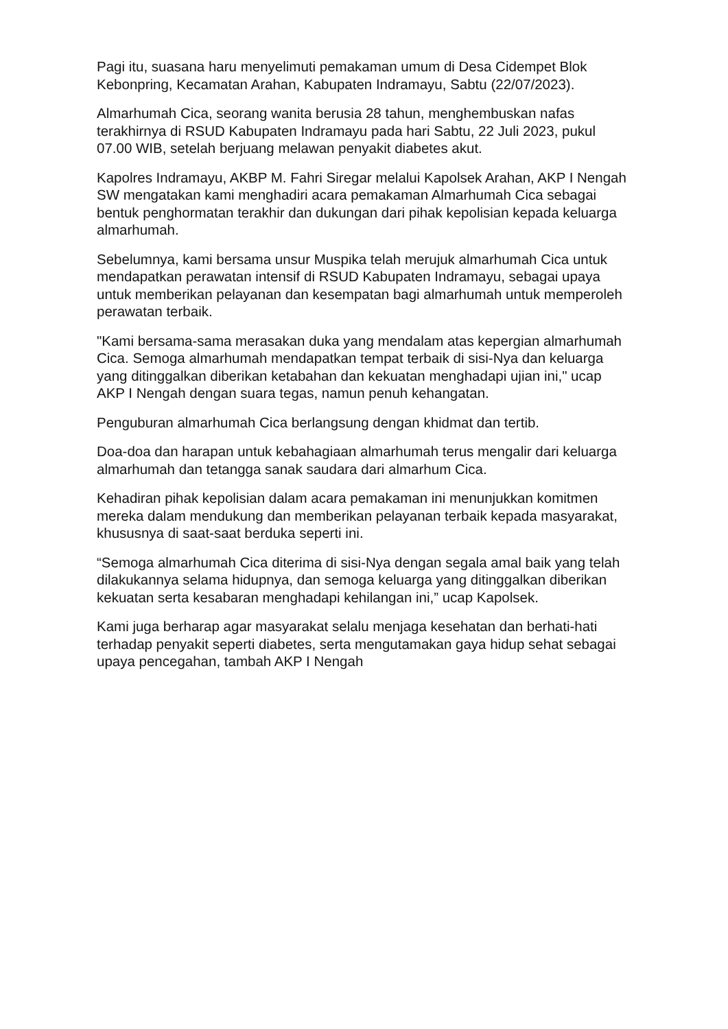Pagi itu, suasana haru menyelimuti pemakaman umum di Desa Cidempet Blok Kebonpring, Kecamatan Arahan, Kabupaten Indramayu, Sabtu (22/07/2023).
Almarhumah Cica, seorang wanita berusia 28 tahun, menghembuskan nafas terakhirnya di RSUD Kabupaten Indramayu pada hari Sabtu, 22 Juli 2023, pukul 07.00 WIB, setelah berjuang melawan penyakit diabetes akut.
Kapolres Indramayu, AKBP M. Fahri Siregar melalui Kapolsek Arahan, AKP I Nengah SW mengatakan kami menghadiri acara pemakaman Almarhumah Cica sebagai bentuk penghormatan terakhir dan dukungan dari pihak kepolisian kepada keluarga almarhumah.
Sebelumnya, kami bersama unsur Muspika telah merujuk almarhumah Cica untuk mendapatkan perawatan intensif di RSUD Kabupaten Indramayu, sebagai upaya untuk memberikan pelayanan dan kesempatan bagi almarhumah untuk memperoleh perawatan terbaik.
"Kami bersama-sama merasakan duka yang mendalam atas kepergian almarhumah Cica. Semoga almarhumah mendapatkan tempat terbaik di sisi-Nya dan keluarga yang ditinggalkan diberikan ketabahan dan kekuatan menghadapi ujian ini," ucap AKP I Nengah dengan suara tegas, namun penuh kehangatan.
Penguburan almarhumah Cica berlangsung dengan khidmat dan tertib.
Doa-doa dan harapan untuk kebahagiaan almarhumah terus mengalir dari keluarga almarhumah dan tetangga sanak saudara dari almarhum Cica.
Kehadiran pihak kepolisian dalam acara pemakaman ini menunjukkan komitmen mereka dalam mendukung dan memberikan pelayanan terbaik kepada masyarakat, khususnya di saat-saat berduka seperti ini.
“Semoga almarhumah Cica diterima di sisi-Nya dengan segala amal baik yang telah dilakukannya selama hidupnya, dan semoga keluarga yang ditinggalkan diberikan kekuatan serta kesabaran menghadapi kehilangan ini,” ucap Kapolsek.
Kami juga berharap agar masyarakat selalu menjaga kesehatan dan berhati-hati terhadap penyakit seperti diabetes, serta mengutamakan gaya hidup sehat sebagai upaya pencegahan, tambah AKP I Nengah